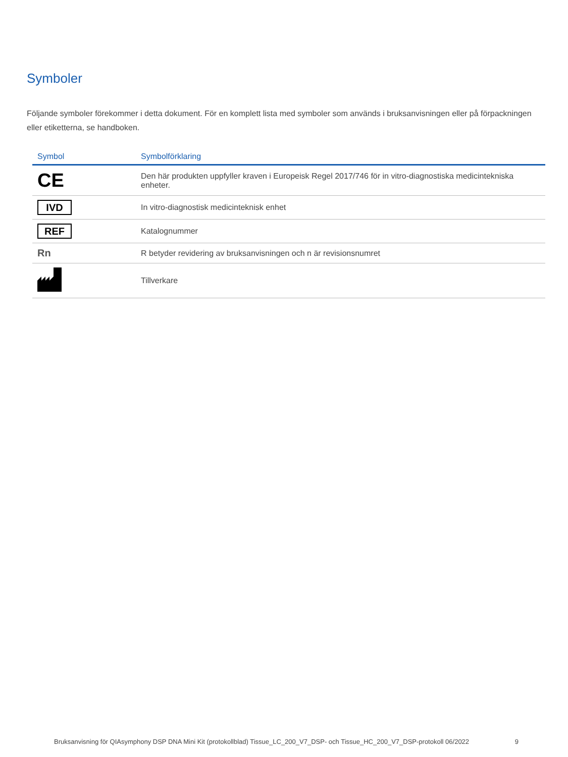Symboler
Följande symboler förekommer i detta dokument. För en komplett lista med symboler som används i bruksanvisningen eller på förpackningen eller etiketterna, se handboken.
| Symbol | Symbolförklaring |
| --- | --- |
| CE | Den här produkten uppfyller kraven i Europeisk Regel 2017/746 för in vitro-diagnostiska medicintekniska enheter. |
| IVD | In vitro-diagnostisk medicinteknisk enhet |
| REF | Katalognummer |
| Rn | R betyder revidering av bruksanvisningen och n är revisionsnumret |
| | Tillverkare |
Bruksanvisning för QIAsymphony DSP DNA Mini Kit (protokollblad) Tissue_LC_200_V7_DSP- och Tissue_HC_200_V7_DSP-protokoll 06/2022 9